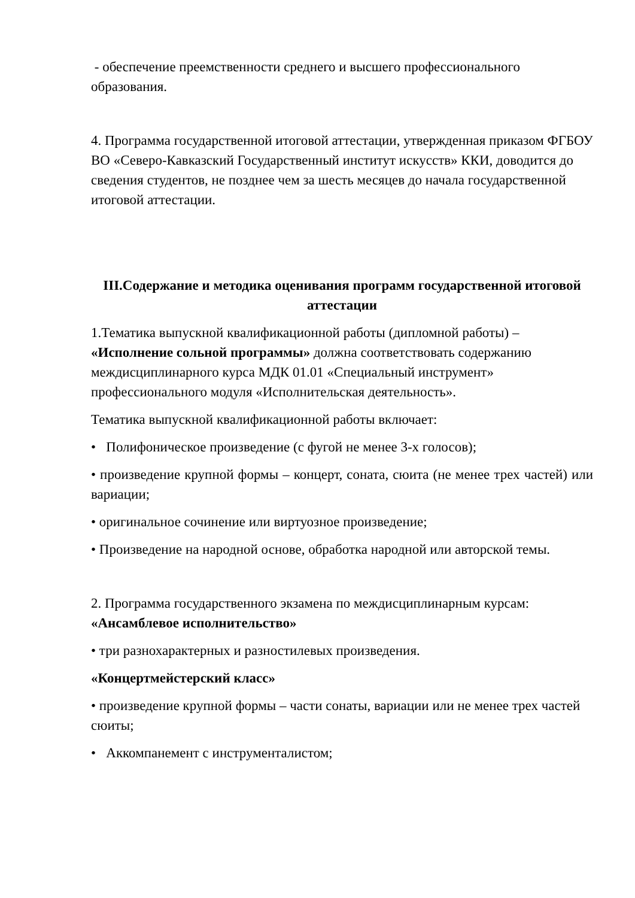- обеспечение преемственности среднего и высшего профессионального образования.
4. Программа государственной итоговой аттестации, утвержденная приказом ФГБОУ ВО «Северо-Кавказский Государственный институт искусств» ККИ, доводится до сведения студентов, не позднее чем за шесть месяцев до начала государственной итоговой аттестации.
III.Содержание и методика оценивания программ государственной итоговой аттестации
1.Тематика выпускной квалификационной работы (дипломной работы) – «Исполнение сольной программы» должна соответствовать содержанию междисциплинарного курса МДК 01.01 «Специальный инструмент» профессионального модуля «Исполнительская деятельность».
Тематика выпускной квалификационной работы включает:
• Полифоническое произведение (с фугой не менее 3-х голосов);
• произведение крупной формы – концерт, соната, сюита (не менее трех частей) или вариации;
• оригинальное сочинение или виртуозное произведение;
• Произведение на народной основе, обработка народной или авторской темы.
2. Программа государственного экзамена по междисциплинарным курсам: «Ансамблевое исполнительство»
• три разнохарактерных и разностилевых произведения.
«Концертмейстерский класс»
• произведение крупной формы – части сонаты, вариации или не менее трех частей сюиты;
• Аккомпанемент с инструменталистом;